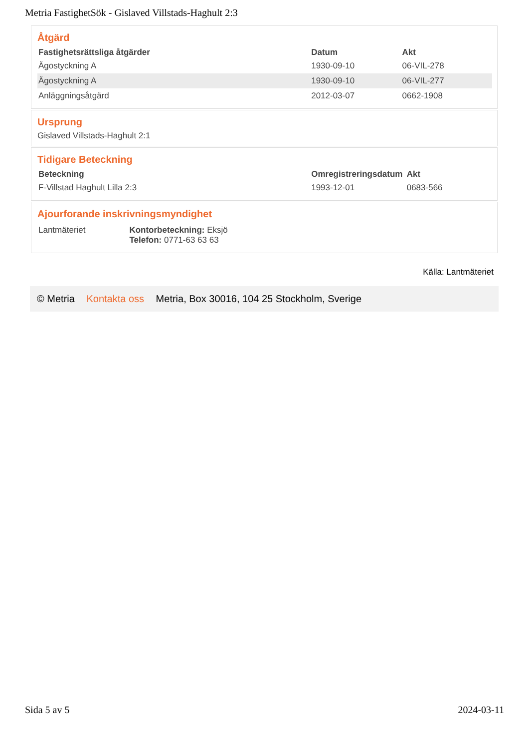Metria FastighetSök - Gislaved Villstads-Haghult 2:3
Åtgärd
| Fastighetsrättsliga åtgärder | Datum | Akt |
| --- | --- | --- |
| Ägostyckning A | 1930-09-10 | 06-VIL-278 |
| Ägostyckning A | 1930-09-10 | 06-VIL-277 |
| Anläggningsåtgärd | 2012-03-07 | 0662-1908 |
Ursprung
Gislaved Villstads-Haghult 2:1
Tidigare Beteckning
| Beteckning | Omregistreringsdatum | Akt |
| --- | --- | --- |
| F-Villstad Haghult Lilla 2:3 | 1993-12-01 | 0683-566 |
Ajourforande inskrivningsmyndighet
| Lantmäteriet | Kontorbeteckning: Eksjö Telefon: 0771-63 63 63 |
Källa: Lantmäteriet
© Metria Kontakta oss Metria, Box 30016, 104 25 Stockholm, Sverige
Sida 5 av 5 2024-03-11